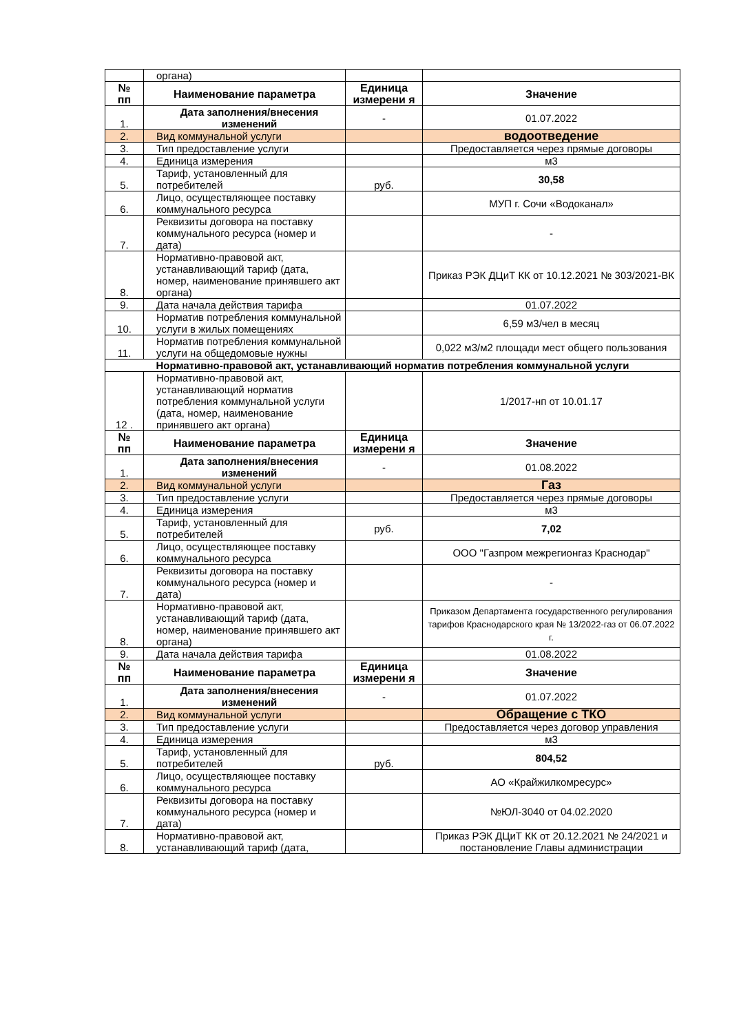| | органа) | | |
| № пп | Наименование параметра | Единица измерени я | Значение |
| 1. | Дата заполнения/внесения изменений | - | 01.07.2022 |
| 2. | Вид коммунальной услуги | | водоотведение |
| 3. | Тип предоставление услуги | | Предоставляется через прямые договоры |
| 4. | Единица измерения | | м3 |
| 5. | Тариф, установленный для потребителей | руб. | 30,58 |
| 6. | Лицо, осуществляющее поставку коммунального ресурса | | МУП г. Сочи «Водоканал» |
| 7. | Реквизиты договора на поставку коммунального ресурса (номер и дата) | | - |
| 8. | Нормативно-правовой акт, устанавливающий тариф (дата, номер, наименование принявшего акт органа) | | Приказ РЭК ДЦиТ КК от 10.12.2021 № 303/2021-ВК |
| 9. | Дата начала действия тарифа | | 01.07.2022 |
| 10. | Норматив потребления коммунальной услуги в жилых помещениях | | 6,59 м3/чел в месяц |
| 11. | Норматив потребления коммунальной услуги на общедомовые нужны | | 0,022 м3/м2 площади мест общего пользования |
| Нормативно-правовой акт, устанавливающий норматив потребления коммунальной услуги | | | |
| 12 . | Нормативно-правовой акт, устанавливающий норматив потребления коммунальной услуги (дата, номер, наименование принявшего акт органа) | | 1/2017-нп от 10.01.17 |
| № пп | Наименование параметра | Единица измерени я | Значение |
| 1. | Дата заполнения/внесения изменений | - | 01.08.2022 |
| 2. | Вид коммунальной услуги | | Газ |
| 3. | Тип предоставление услуги | | Предоставляется через прямые договоры |
| 4. | Единица измерения | | м3 |
| 5. | Тариф, установленный для потребителей | руб. | 7,02 |
| 6. | Лицо, осуществляющее поставку коммунального ресурса | | ООО "Газпром межрегионгаз Краснодар" |
| 7. | Реквизиты договора на поставку коммунального ресурса (номер и дата) | | - |
| 8. | Нормативно-правовой акт, устанавливающий тариф (дата, номер, наименование принявшего акт органа) | | Приказом Департамента государственного регулирования тарифов Краснодарского края № 13/2022-газ от 06.07.2022 г. |
| 9. | Дата начала действия тарифа | | 01.08.2022 |
| № пп | Наименование параметра | Единица измерени я | Значение |
| 1. | Дата заполнения/внесения изменений | - | 01.07.2022 |
| 2. | Вид коммунальной услуги | | Обращение с ТКО |
| 3. | Тип предоставление услуги | | Предоставляется через договор управления |
| 4. | Единица измерения | | м3 |
| 5. | Тариф, установленный для потребителей | руб. | 804,52 |
| 6. | Лицо, осуществляющее поставку коммунального ресурса | | АО «Крайжилкомресурс» |
| 7. | Реквизиты договора на поставку коммунального ресурса (номер и дата) | | №ЮЛ-3040 от 04.02.2020 |
| 8. | Нормативно-правовой акт, устанавливающий тариф (дата, | | Приказ РЭК ДЦиТ КК от 20.12.2021 № 24/2021 и постановление Главы администрации |